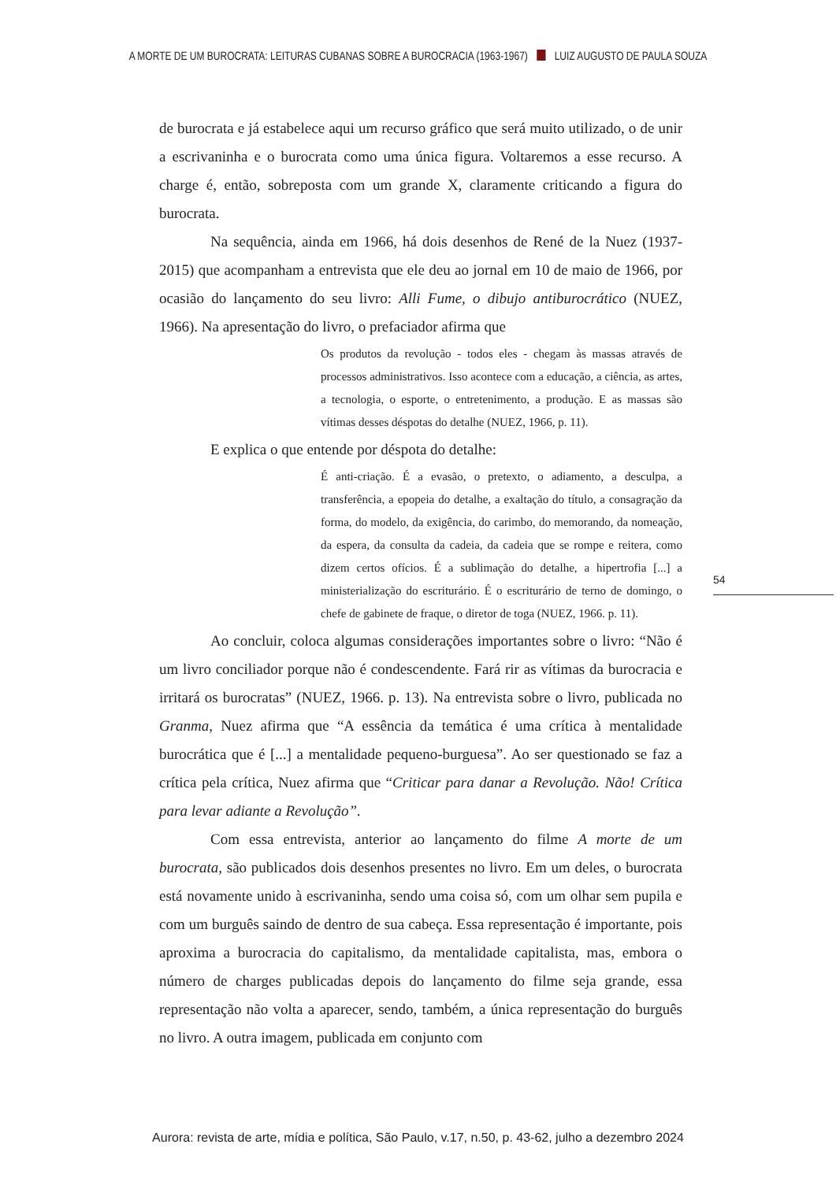A MORTE DE UM BUROCRATA: LEITURAS CUBANAS SOBRE A BUROCRACIA (1963-1967) LUIZ AUGUSTO DE PAULA SOUZA
de burocrata e já estabelece aqui um recurso gráfico que será muito utilizado, o de unir a escrivaninha e o burocrata como uma única figura. Voltaremos a esse recurso. A charge é, então, sobreposta com um grande X, claramente criticando a figura do burocrata.
Na sequência, ainda em 1966, há dois desenhos de René de la Nuez (1937-2015) que acompanham a entrevista que ele deu ao jornal em 10 de maio de 1966, por ocasião do lançamento do seu livro: Alli Fume, o dibujo antiburocrático (NUEZ, 1966). Na apresentação do livro, o prefaciador afirma que
Os produtos da revolução - todos eles - chegam às massas através de processos administrativos. Isso acontece com a educação, a ciência, as artes, a tecnologia, o esporte, o entretenimento, a produção. E as massas são vítimas desses déspotas do detalhe (NUEZ, 1966, p. 11).
E explica o que entende por déspota do detalhe:
É anti-criação. É a evasão, o pretexto, o adiamento, a desculpa, a transferência, a epopeia do detalhe, a exaltação do título, a consagração da forma, do modelo, da exigência, do carimbo, do memorando, da nomeação, da espera, da consulta da cadeia, da cadeia que se rompe e reitera, como dizem certos ofícios. É a sublimação do detalhe, a hipertrofia [...] a ministerialização do escriturário. É o escriturário de terno de domingo, o chefe de gabinete de fraque, o diretor de toga (NUEZ, 1966. p. 11).
Ao concluir, coloca algumas considerações importantes sobre o livro: “Não é um livro conciliador porque não é condescendente. Fará rir as vítimas da burocracia e irritará os burocratas” (NUEZ, 1966. p. 13). Na entrevista sobre o livro, publicada no Granma, Nuez afirma que “A essência da temática é uma crítica à mentalidade burocrática que é [...] a mentalidade pequeno-burguesa”. Ao ser questionado se faz a crítica pela crítica, Nuez afirma que “Criticar para danar a Revolução. Não! Crítica para levar adiante a Revolução”.
Com essa entrevista, anterior ao lançamento do filme A morte de um burocrata, são publicados dois desenhos presentes no livro. Em um deles, o burocrata está novamente unido à escrivaninha, sendo uma coisa só, com um olhar sem pupila e com um burguês saindo de dentro de sua cabeça. Essa representação é importante, pois aproxima a burocracia do capitalismo, da mentalidade capitalista, mas, embora o número de charges publicadas depois do lançamento do filme seja grande, essa representação não volta a aparecer, sendo, também, a única representação do burguês no livro. A outra imagem, publicada em conjunto com
54
Aurora: revista de arte, mídia e política, São Paulo, v.17, n.50, p. 43-62, julho a dezembro 2024